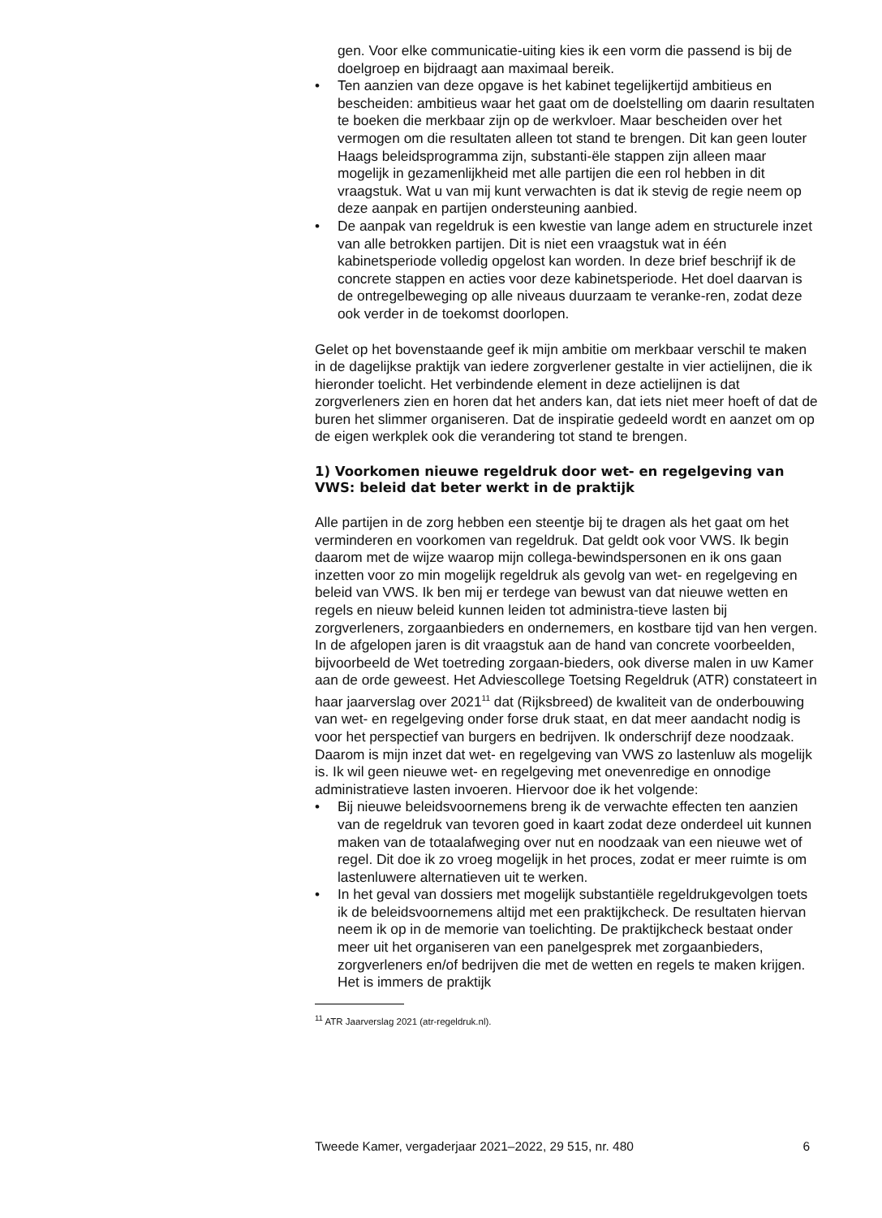gen. Voor elke communicatie-uiting kies ik een vorm die passend is bij de doelgroep en bijdraagt aan maximaal bereik.
• Ten aanzien van deze opgave is het kabinet tegelijkertijd ambitieus en bescheiden: ambitieus waar het gaat om de doelstelling om daarin resultaten te boeken die merkbaar zijn op de werkvloer. Maar bescheiden over het vermogen om die resultaten alleen tot stand te brengen. Dit kan geen louter Haags beleidsprogramma zijn, substanti-ële stappen zijn alleen maar mogelijk in gezamenlijkheid met alle partijen die een rol hebben in dit vraagstuk. Wat u van mij kunt verwachten is dat ik stevig de regie neem op deze aanpak en partijen ondersteuning aanbied.
• De aanpak van regeldruk is een kwestie van lange adem en structurele inzet van alle betrokken partijen. Dit is niet een vraagstuk wat in één kabinetsperiode volledig opgelost kan worden. In deze brief beschrijf ik de concrete stappen en acties voor deze kabinetsperiode. Het doel daarvan is de ontregelbeweging op alle niveaus duurzaam te veranke-ren, zodat deze ook verder in de toekomst doorlopen.
Gelet op het bovenstaande geef ik mijn ambitie om merkbaar verschil te maken in de dagelijkse praktijk van iedere zorgverlener gestalte in vier actielijnen, die ik hieronder toelicht. Het verbindende element in deze actielijnen is dat zorgverleners zien en horen dat het anders kan, dat iets niet meer hoeft of dat de buren het slimmer organiseren. Dat de inspiratie gedeeld wordt en aanzet om op de eigen werkplek ook die verandering tot stand te brengen.
1) Voorkomen nieuwe regeldruk door wet- en regelgeving van VWS: beleid dat beter werkt in de praktijk
Alle partijen in de zorg hebben een steentje bij te dragen als het gaat om het verminderen en voorkomen van regeldruk. Dat geldt ook voor VWS. Ik begin daarom met de wijze waarop mijn collega-bewindspersonen en ik ons gaan inzetten voor zo min mogelijk regeldruk als gevolg van wet- en regelgeving en beleid van VWS. Ik ben mij er terdege van bewust van dat nieuwe wetten en regels en nieuw beleid kunnen leiden tot administra-tieve lasten bij zorgverleners, zorgaanbieders en ondernemers, en kostbare tijd van hen vergen. In de afgelopen jaren is dit vraagstuk aan de hand van concrete voorbeelden, bijvoorbeeld de Wet toetreding zorgaan-bieders, ook diverse malen in uw Kamer aan de orde geweest. Het Adviescollege Toetsing Regeldruk (ATR) constateert in haar jaarverslag over 2021<sup>11</sup> dat (Rijksbreed) de kwaliteit van de onderbouwing van wet- en regelgeving onder forse druk staat, en dat meer aandacht nodig is voor het perspectief van burgers en bedrijven. Ik onderschrijf deze noodzaak. Daarom is mijn inzet dat wet- en regelgeving van VWS zo lastenluw als mogelijk is. Ik wil geen nieuwe wet- en regelgeving met onevenredige en onnodige administratieve lasten invoeren. Hiervoor doe ik het volgende:
• Bij nieuwe beleidsvoornemens breng ik de verwachte effecten ten aanzien van de regeldruk van tevoren goed in kaart zodat deze onderdeel uit kunnen maken van de totaalafweging over nut en noodzaak van een nieuwe wet of regel. Dit doe ik zo vroeg mogelijk in het proces, zodat er meer ruimte is om lastenluwere alternatieven uit te werken.
• In het geval van dossiers met mogelijk substantiële regeldrukgevolgen toets ik de beleidsvoornemens altijd met een praktijkcheck. De resultaten hiervan neem ik op in de memorie van toelichting. De praktijkcheck bestaat onder meer uit het organiseren van een panelgesprek met zorgaanbieders, zorgverleners en/of bedrijven die met de wetten en regels te maken krijgen. Het is immers de praktijk
<sup>11</sup> ATR Jaarverslag 2021 (atr-regeldruk.nl).
Tweede Kamer, vergaderjaar 2021–2022, 29 515, nr. 480 6